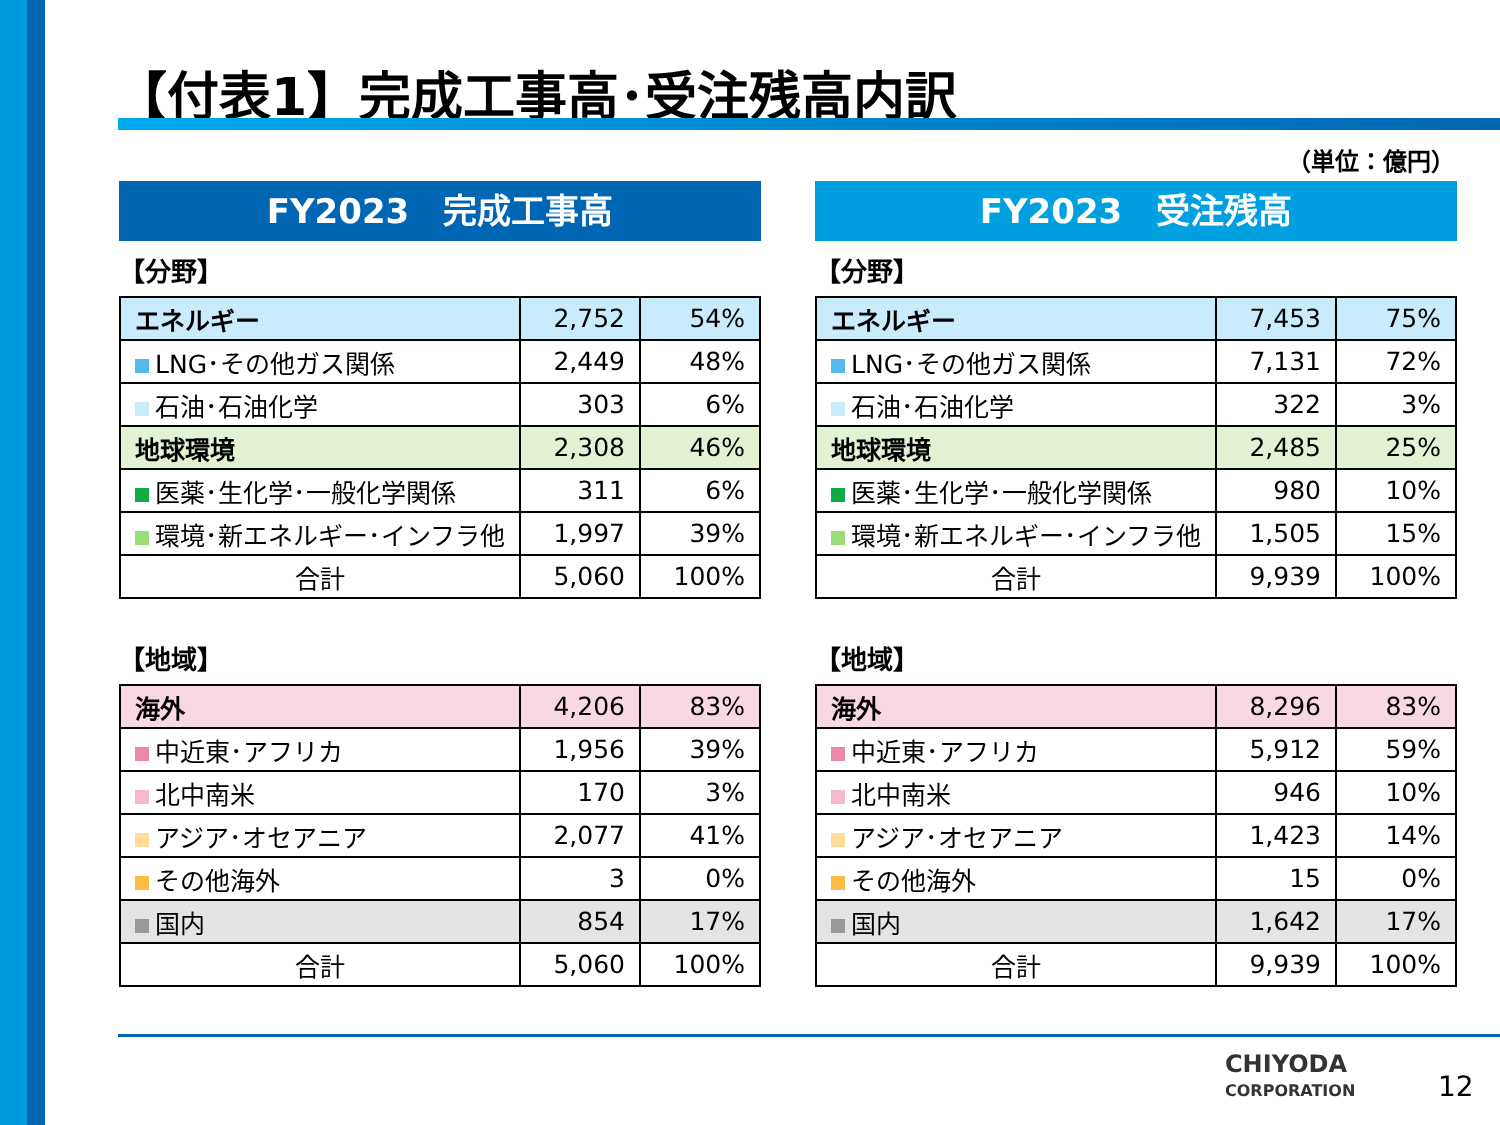【付表1】完成工事高･受注残高内訳
（単位：億円）
FY2023　完成工事高
【分野】
| エネルギー | 2,752 | 54% |
| LNG･その他ガス関係 | 2,449 | 48% |
| 石油･石油化学 | 303 | 6% |
| 地球環境 | 2,308 | 46% |
| 医薬･生化学･一般化学関係 | 311 | 6% |
| 環境･新エネルギー･インフラ他 | 1,997 | 39% |
| 合計 | 5,060 | 100% |
【地域】
| 海外 | 4,206 | 83% |
| 中近東･アフリカ | 1,956 | 39% |
| 北中南米 | 170 | 3% |
| アジア･オセアニア | 2,077 | 41% |
| その他海外 | 3 | 0% |
| 国内 | 854 | 17% |
| 合計 | 5,060 | 100% |
FY2023　受注残高
【分野】
| エネルギー | 7,453 | 75% |
| LNG･その他ガス関係 | 7,131 | 72% |
| 石油･石油化学 | 322 | 3% |
| 地球環境 | 2,485 | 25% |
| 医薬･生化学･一般化学関係 | 980 | 10% |
| 環境･新エネルギー･インフラ他 | 1,505 | 15% |
| 合計 | 9,939 | 100% |
【地域】
| 海外 | 8,296 | 83% |
| 中近東･アフリカ | 5,912 | 59% |
| 北中南米 | 946 | 10% |
| アジア･オセアニア | 1,423 | 14% |
| その他海外 | 15 | 0% |
| 国内 | 1,642 | 17% |
| 合計 | 9,939 | 100% |
CHIYODA
CORPORATION
12